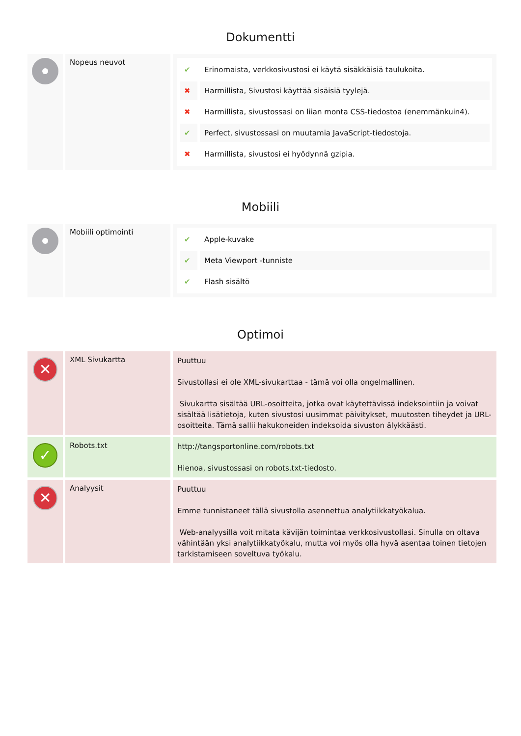Dokumentti
| | Nopeus neuvot | / ✔ / Erinomaista, verkkosivustosi ei käytä sisäkkäisiä taulukoita. / / ✖ / Harmillista, Sivustosi käyttää sisäisiä tyylejä. / / ✖ / Harmillista, sivustossasi on liian monta CSS-tiedostoa (enemmänkuin4). / / ✔ / Perfect, sivustossasi on muutamia JavaScript-tiedostoja. / / ✖ / Harmillista, sivustosi ei hyödynnä gzipia. / |
Mobiili
| | Mobiili optimointi | / ✔ / Apple-kuvake / / ✔ / Meta Viewport -tunniste / / ✔ / Flash sisältö / |
Optimoi
| ✕ | XML Sivukartta | Puuttuu Sivustollasi ei ole XML-sivukarttaa - tämä voi olla ongelmallinen. Sivukartta sisältää URL-osoitteita, jotka ovat käytettävissä indeksointiin ja voivat sisältää lisätietoja, kuten sivustosi uusimmat päivitykset, muutosten tiheydet ja URL-osoitteita. Tämä sallii hakukoneiden indeksoida sivuston älykkäästi. |
| ✓ | Robots.txt | http://tangsportonline.com/robots.txt Hienoa, sivustossasi on robots.txt-tiedosto. |
| ✕ | Analyysit | Puuttuu Emme tunnistaneet tällä sivustolla asennettua analytiikkatyökalua. Web-analyysilla voit mitata kävijän toimintaa verkkosivustollasi. Sinulla on oltava vähintään yksi analytiikkatyökalu, mutta voi myös olla hyvä asentaa toinen tietojen tarkistamiseen soveltuva työkalu. |